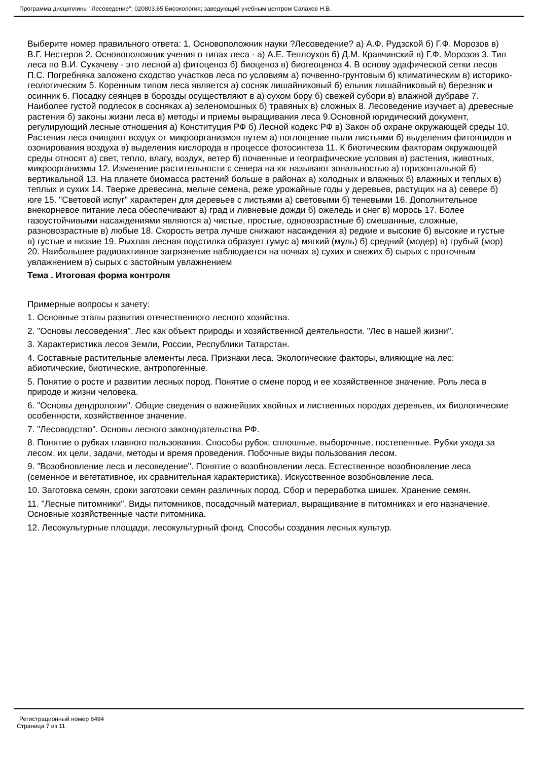Программа дисциплины "Лесоведение"; 020803.65 Биоэкология; заведующий учебным центром Салахов Н.В.
Выберите номер правильного ответа: 1. Основоположник науки ?Лесоведение? а) А.Ф. Рудзской б) Г.Ф. Морозов в) В.Г. Нестеров 2. Основоположник учения о типах леса - а) А.Е. Теплоухов б) Д.М. Кравчинский в) Г.Ф. Морозов 3. Тип леса по В.И. Сукачеву - это лесной а) фитоценоз б) биоценоз в) биогеоценоз 4. В основу эдафической сетки лесов П.С. Погребняка заложено сходство участков леса по условиям а) почвенно-грунтовым б) климатическим в) историко-геологическим 5. Коренным типом леса является а) сосняк лишайниковый б) ельник лишайниковый в) березняк и осинник 6. Посадку сеянцев в борозды осуществляют в а) сухом бору б) свежей субори в) влажной дубраве 7. Наиболее густой подлесок в сосняках а) зеленомошных б) травяных в) сложных 8. Лесоведение изучает а) древесные растения б) законы жизни леса в) методы и приемы выращивания леса 9.Основной юридический документ, регулирующий лесные отношения а) Конституция РФ б) Лесной кодекс РФ в) Закон об охране окружающей среды 10. Растения леса очищают воздух от микроорганизмов путем а) поглощение пыли листьями б) выделения фитонцидов и озонирования воздуха в) выделения кислорода в процессе фотосинтеза 11. К биотическим факторам окружающей среды относят а) свет, тепло, влагу, воздух, ветер б) почвенные и географические условия в) растения, животных, микроорганизмы 12. Изменение растительности с севера на юг называют зональностью а) горизонтальной б) вертикальной 13. На планете биомасса растений больше в районах а) холодных и влажных б) влажных и теплых в) теплых и сухих 14. Тверже древесина, мельче семена, реже урожайные годы у деревьев, растущих на а) севере б) юге 15. "Световой испуг" характерен для деревьев с листьями а) световыми б) теневыми 16. Дополнительное внекорневое питание леса обеспечивают а) град и ливневые дожди б) ожеледь и снег в) морось 17. Более газоустойчивыми насаждениями являются а) чистые, простые, одновозрастные б) смешанные, сложные, разновозрастные в) любые 18. Скорость ветра лучше снижают насаждения а) редкие и высокие б) высокие и густые в) густые и низкие 19. Рыхлая лесная подстилка образует гумус а) мягкий (муль) б) средний (модер) в) грубый (мор) 20. Наибольшее радиоактивное загрязнение наблюдается на почвах а) сухих и свежих б) сырых с проточным увлажнением в) сырых с застойным увлажнением
Тема . Итоговая форма контроля
Примерные вопросы к зачету:
1. Основные этапы развития отечественного лесного хозяйства.
2. "Основы лесоведения". Лес как объект природы и хозяйственной деятельности. "Лес в нашей жизни".
3. Характеристика лесов Земли, России, Республики Татарстан.
4. Составные растительные элементы леса. Признаки леса. Экологические факторы, влияющие на лес: абиотические, биотические, антропогенные.
5. Понятие о росте и развитии лесных пород. Понятие о смене пород и ее хозяйственное значение. Роль леса в природе и жизни человека.
6. "Основы дендрологии". Общие сведения о важнейших хвойных и лиственных породах деревьев, их биологические особенности, хозяйственное значение.
7. "Лесоводство". Основы лесного законодательства РФ.
8. Понятие о рубках главного пользования. Способы рубок: сплошные, выборочные, постепенные. Рубки ухода за лесом, их цели, задачи, методы и время проведения. Побочные виды пользования лесом.
9. "Возобновление леса и лесоведение". Понятие о возобновлении леса. Естественное возобновление леса (семенное и вегетативное, их сравнительная характеристика). Искусственное возобновление леса.
10. Заготовка семян, сроки заготовки семян различных пород. Сбор и переработка шишек. Хранение семян.
11. "Лесные питомники". Виды питомников, посадочный материал, выращивание в питомниках и его назначение. Основные хозяйственные части питомника.
12. Лесокультурные площади, лесокультурный фонд. Способы создания лесных культур.
Регистрационный номер 8494
Страница 7 из 11.